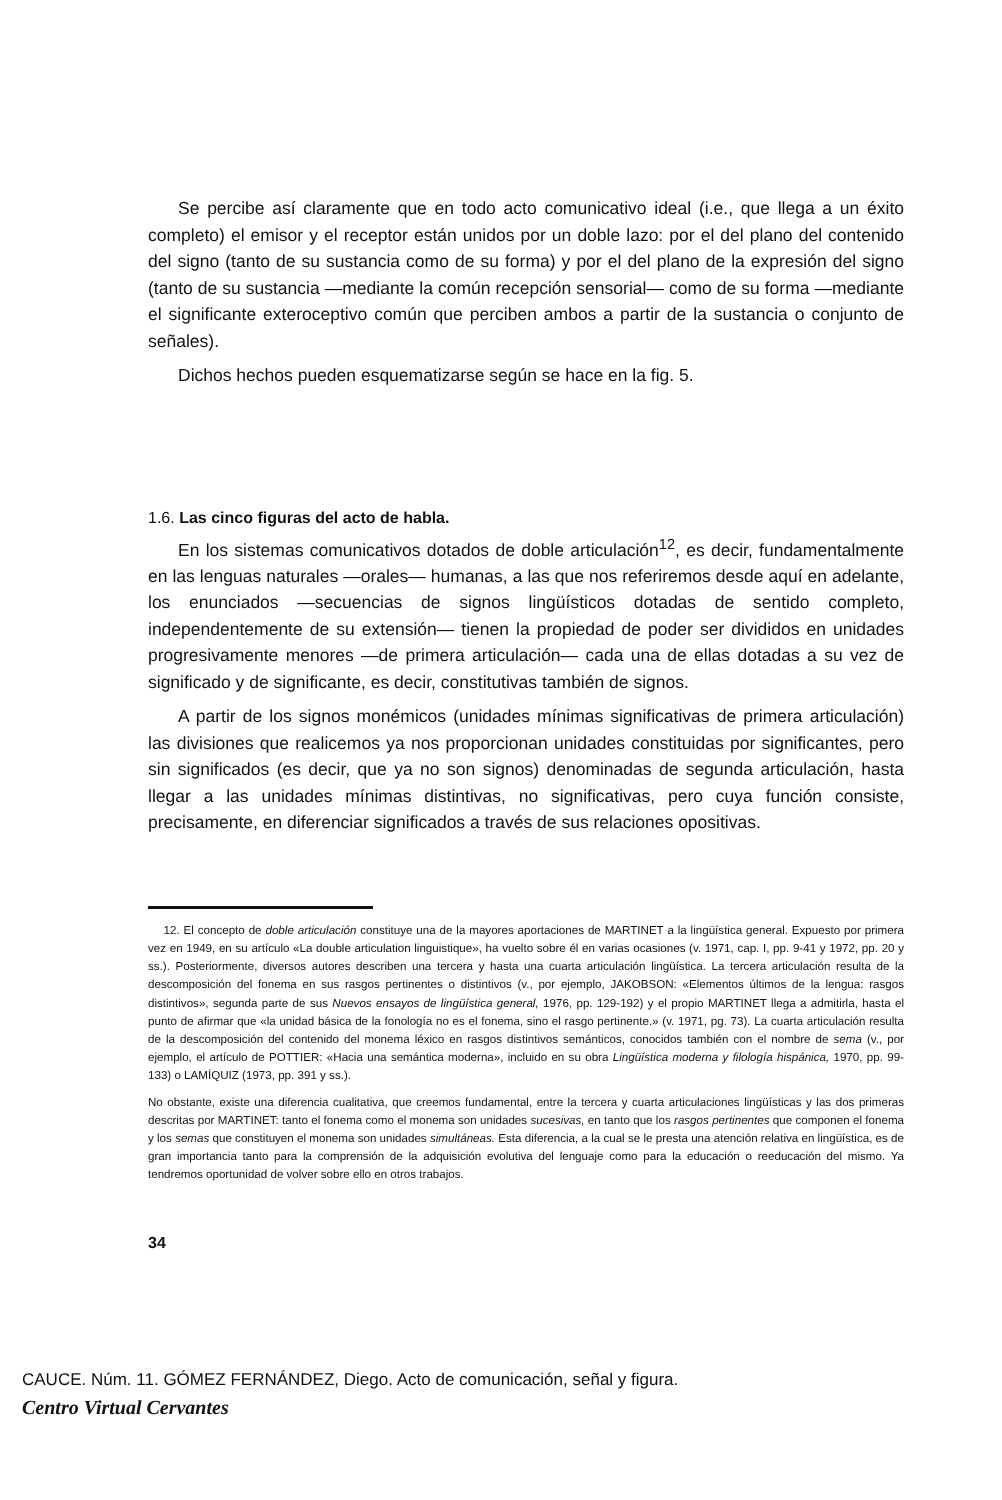Se percibe así claramente que en todo acto comunicativo ideal (i.e., que llega a un éxito completo) el emisor y el receptor están unidos por un doble lazo: por el del plano del contenido del signo (tanto de su sustancia como de su forma) y por el del plano de la expresión del signo (tanto de su sustancia —mediante la común recepción sensorial— como de su forma —mediante el significante exteroceptivo común que perciben ambos a partir de la sustancia o conjunto de señales).
Dichos hechos pueden esquematizarse según se hace en la fig. 5.
1.6. Las cinco figuras del acto de habla.
En los sistemas comunicativos dotados de doble articulación<sup>12</sup>, es decir, fundamentalmente en las lenguas naturales —orales— humanas, a las que nos referiremos desde aquí en adelante, los enunciados —secuencias de signos lingüísticos dotadas de sentido completo, independentemente de su extensión— tienen la propiedad de poder ser divididos en unidades progresivamente menores —de primera articulación— cada una de ellas dotadas a su vez de significado y de significante, es decir, constitutivas también de signos.
A partir de los signos monémicos (unidades mínimas significativas de primera articulación) las divisiones que realicemos ya nos proporcionan unidades constituidas por significantes, pero sin significados (es decir, que ya no son signos) denominadas de segunda articulación, hasta llegar a las unidades mínimas distintivas, no significativas, pero cuya función consiste, precisamente, en diferenciar significados a través de sus relaciones opositivas.
12. El concepto de doble articulación constituye una de la mayores aportaciones de MARTINET a la lingüística general. Expuesto por primera vez en 1949, en su artículo «La double articulation linguistique», ha vuelto sobre él en varias ocasiones (v. 1971, cap. I, pp. 9-41 y 1972, pp. 20 y ss.). Posteriormente, diversos autores describen una tercera y hasta una cuarta articulación lingüística. La tercera articulación resulta de la descomposición del fonema en sus rasgos pertinentes o distintivos (v., por ejemplo, JAKOBSON: «Elementos últimos de la lengua: rasgos distintivos», segunda parte de sus Nuevos ensayos de lingüística general, 1976, pp. 129-192) y el propio MARTINET llega a admitirla, hasta el punto de afirmar que «la unidad básica de la fonología no es el fonema, sino el rasgo pertinente.» (v. 1971, pg. 73). La cuarta articulación resulta de la descomposición del contenido del monema léxico en rasgos distintivos semánticos, conocidos también con el nombre de sema (v., por ejemplo, el artículo de POTTIER: «Hacia una semántica moderna», incluido en su obra Lingüística moderna y filología hispánica, 1970, pp. 99-133) o LAMÍQUIZ (1973, pp. 391 y ss.).
No obstante, existe una diferencia cualitativa, que creemos fundamental, entre la tercera y cuarta articulaciones lingüísticas y las dos primeras descritas por MARTINET: tanto el fonema como el monema son unidades sucesivas, en tanto que los rasgos pertinentes que componen el fonema y los semas que constituyen el monema son unidades simultáneas. Esta diferencia, a la cual se le presta una atención relativa en lingüística, es de gran importancia tanto para la comprensión de la adquisición evolutiva del lenguaje como para la educación o reeducación del mismo. Ya tendremos oportunidad de volver sobre ello en otros trabajos.
34
CAUCE. Núm. 11. GÓMEZ FERNÁNDEZ, Diego. Acto de comunicación, señal y figura.
Centro Virtual Cervantes